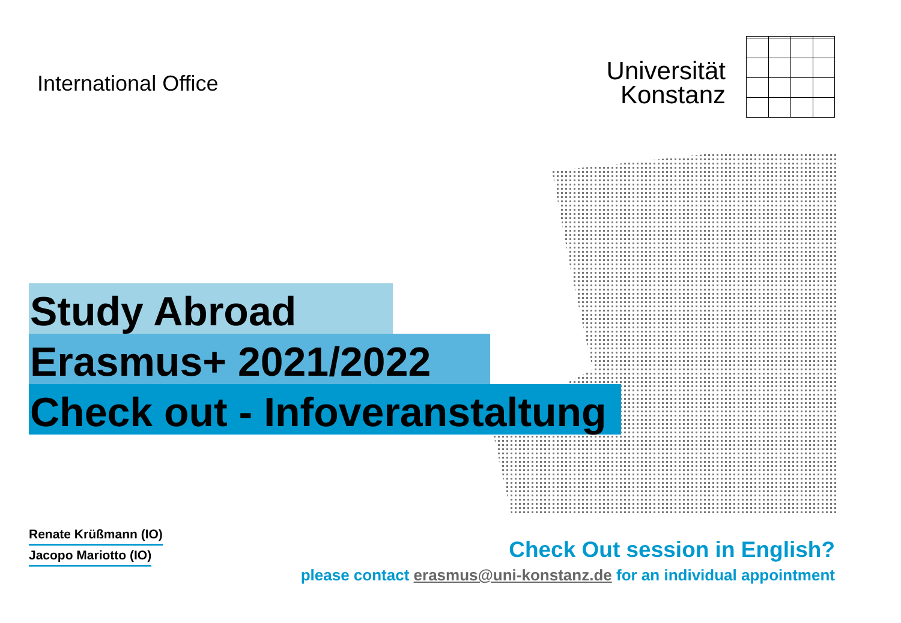International Office
Universität
Konstanz
Study Abroad
Erasmus+ 2021/2022
Check out - Infoveranstaltung
Renate Krüßmann (IO)
Jacopo Mariotto (IO)
Check Out session in English?
please contact erasmus@uni-konstanz.de for an individual appointment